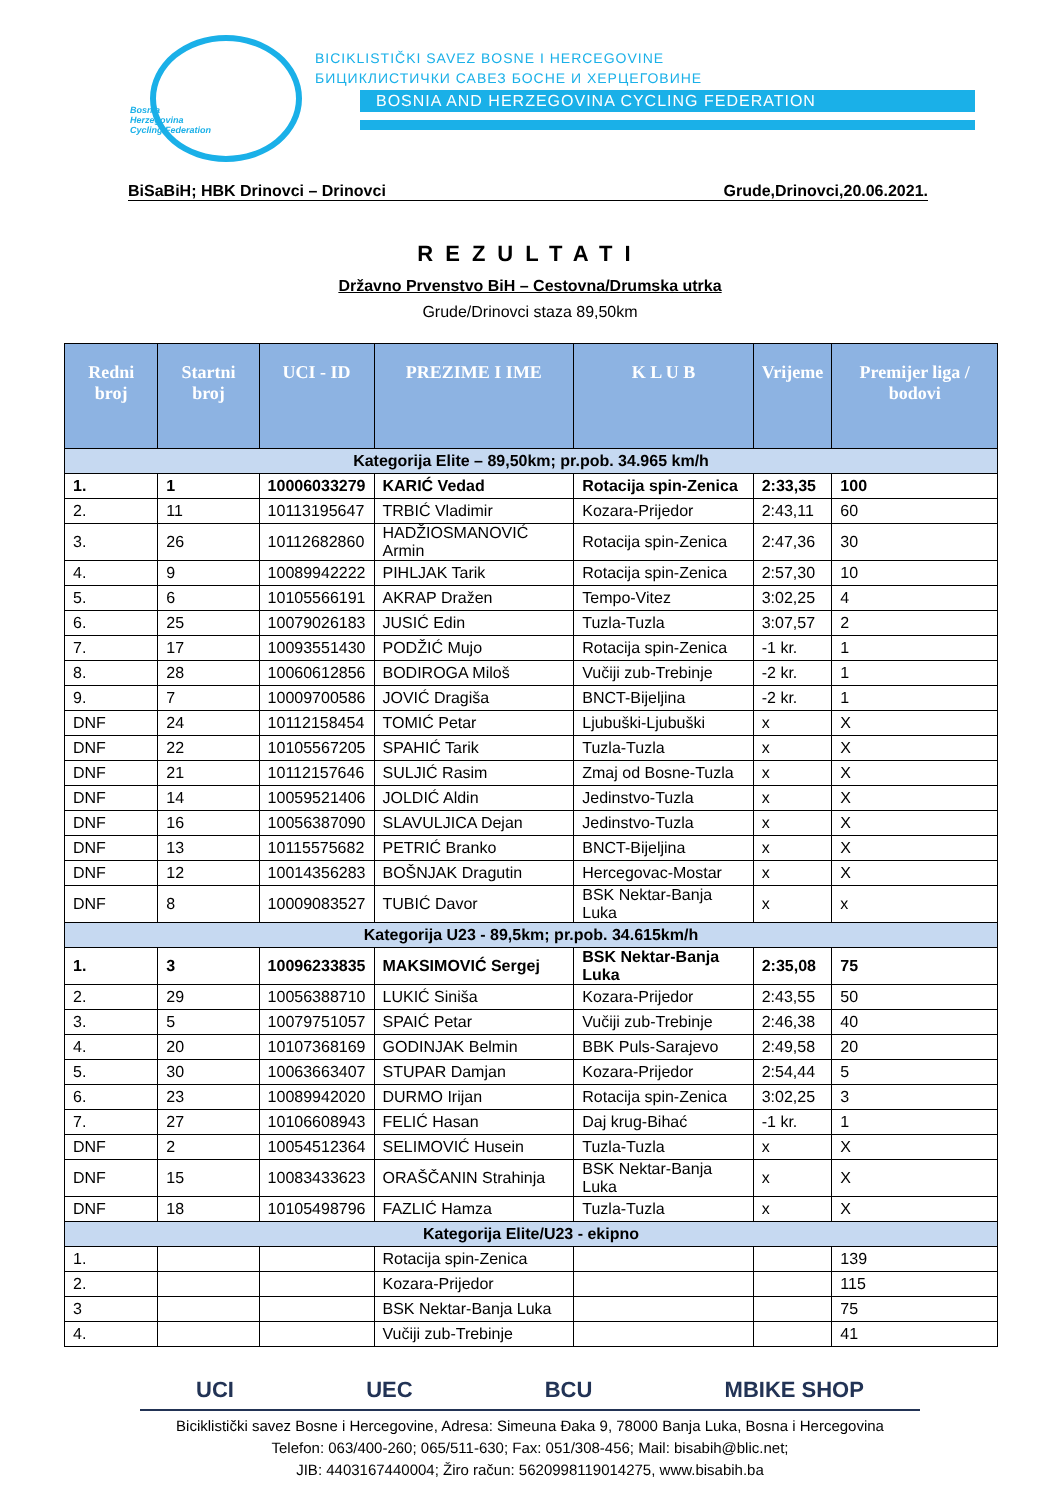Bosnia
Herzegovina
Cycling Federation
BICIKLISTIČKI SAVEZ BOSNE I HERCEGOVINE
БИЦИКЛИСТИЧКИ САВЕЗ БОСНЕ И ХЕРЦЕГОВИНЕ
BOSNIA AND HERZEGOVINA CYCLING FEDERATION
BiSaBiH; HBK Drinovci – Drinovci Grude,Drinovci,20.06.2021.
REZULTATI
Državno Prvenstvo BiH – Cestovna/Drumska utrka
Grude/Drinovci staza 89,50km
| Redni broj | Startni broj | UCI - ID | PREZIME I IME | K L U B | Vrijeme | Premijer liga / bodovi |
| --- | --- | --- | --- | --- | --- | --- |
| Kategorija Elite – 89,50km; pr.pob. 34.965 km/h | | | | | | |
| 1. | 1 | 10006033279 | KARIĆ Vedad | Rotacija spin-Zenica | 2:33,35 | 100 |
| 2. | 11 | 10113195647 | TRBIĆ Vladimir | Kozara-Prijedor | 2:43,11 | 60 |
| 3. | 26 | 10112682860 | HADŽIOSMANOVIĆ Armin | Rotacija spin-Zenica | 2:47,36 | 30 |
| 4. | 9 | 10089942222 | PIHLJAK Tarik | Rotacija spin-Zenica | 2:57,30 | 10 |
| 5. | 6 | 10105566191 | AKRAP Dražen | Tempo-Vitez | 3:02,25 | 4 |
| 6. | 25 | 10079026183 | JUSIĆ Edin | Tuzla-Tuzla | 3:07,57 | 2 |
| 7. | 17 | 10093551430 | PODŽIĆ Mujo | Rotacija spin-Zenica | -1 kr. | 1 |
| 8. | 28 | 10060612856 | BODIROGA Miloš | Vučiji zub-Trebinje | -2 kr. | 1 |
| 9. | 7 | 10009700586 | JOVIĆ Dragiša | BNCT-Bijeljina | -2 kr. | 1 |
| DNF | 24 | 10112158454 | TOMIĆ Petar | Ljubuški-Ljubuški | x | X |
| DNF | 22 | 10105567205 | SPAHIĆ Tarik | Tuzla-Tuzla | x | X |
| DNF | 21 | 10112157646 | SULJIĆ Rasim | Zmaj od Bosne-Tuzla | x | X |
| DNF | 14 | 10059521406 | JOLDIĆ Aldin | Jedinstvo-Tuzla | x | X |
| DNF | 16 | 10056387090 | SLAVULJICA Dejan | Jedinstvo-Tuzla | x | X |
| DNF | 13 | 10115575682 | PETRIĆ Branko | BNCT-Bijeljina | x | X |
| DNF | 12 | 10014356283 | BOŠNJAK Dragutin | Hercegovac-Mostar | x | X |
| DNF | 8 | 10009083527 | TUBIĆ Davor | BSK Nektar-Banja Luka | x | x |
| Kategorija U23 - 89,5km; pr.pob. 34.615km/h | | | | | | |
| 1. | 3 | 10096233835 | MAKSIMOVIĆ Sergej | BSK Nektar-Banja Luka | 2:35,08 | 75 |
| 2. | 29 | 10056388710 | LUKIĆ Siniša | Kozara-Prijedor | 2:43,55 | 50 |
| 3. | 5 | 10079751057 | SPAIĆ Petar | Vučiji zub-Trebinje | 2:46,38 | 40 |
| 4. | 20 | 10107368169 | GODINJAK Belmin | BBK Puls-Sarajevo | 2:49,58 | 20 |
| 5. | 30 | 10063663407 | STUPAR Damjan | Kozara-Prijedor | 2:54,44 | 5 |
| 6. | 23 | 10089942020 | DURMO Irijan | Rotacija spin-Zenica | 3:02,25 | 3 |
| 7. | 27 | 10106608943 | FELIĆ Hasan | Daj krug-Bihać | -1 kr. | 1 |
| DNF | 2 | 10054512364 | SELIMOVIĆ Husein | Tuzla-Tuzla | x | X |
| DNF | 15 | 10083433623 | ORAŠČANIN Strahinja | BSK Nektar-Banja Luka | x | X |
| DNF | 18 | 10105498796 | FAZLIĆ Hamza | Tuzla-Tuzla | x | X |
| Kategorija Elite/U23 - ekipno | | | | | | |
| 1. | | | Rotacija spin-Zenica | | | 139 |
| 2. | | | Kozara-Prijedor | | | 115 |
| 3 | | | BSK Nektar-Banja Luka | | | 75 |
| 4. | | | Vučiji zub-Trebinje | | | 41 |
UCI UEC BCU MBIKE SHOP
Biciklistički savez Bosne i Hercegovine, Adresa: Simeuna Đaka 9, 78000 Banja Luka, Bosna i Hercegovina
Telefon: 063/400-260; 065/511-630; Fax: 051/308-456; Mail: bisabih@blic.net;
JIB: 4403167440004; Žiro račun: 5620998119014275, www.bisabih.ba